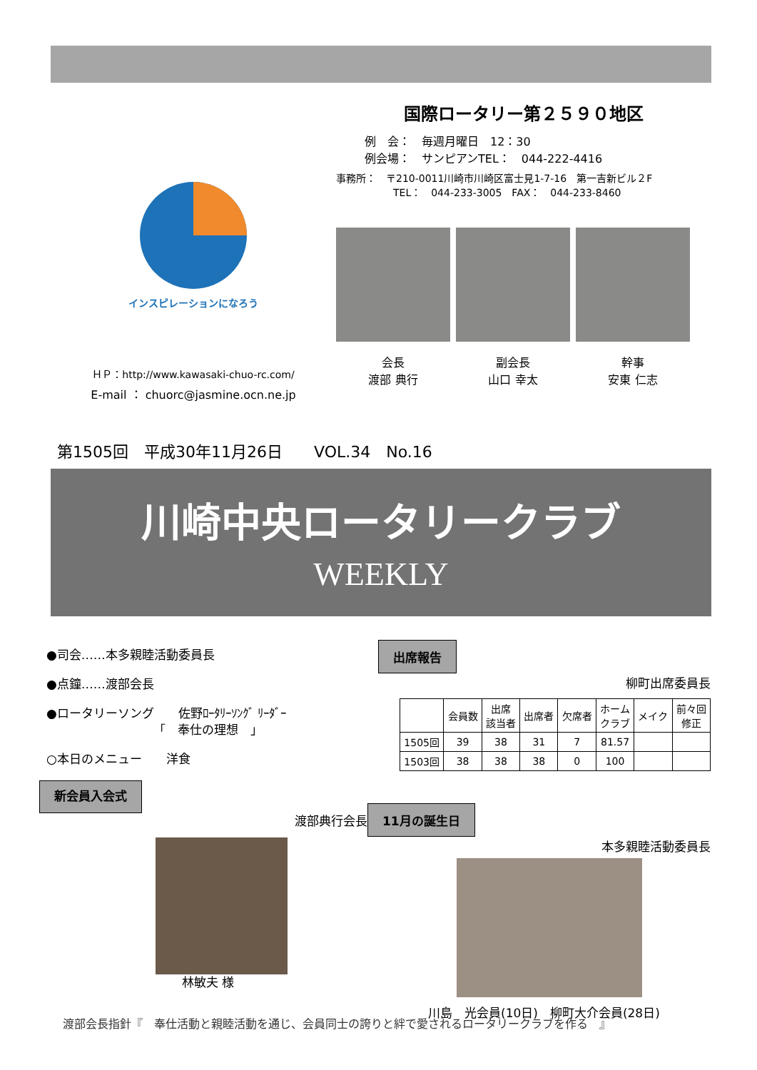インスピレーションになろう
ＨＰ：http://www.kawasaki-chuo-rc.com/
E-mail ： chuorc@jasmine.ocn.ne.jp
国際ロータリー第２５９０地区
例　会：　毎週月曜日　12：30
例会場：　サンピアンTEL：　044-222-4416
事務所：　〒210-0011川崎市川崎区富士見1-7-16　第一吉新ビル２F
TEL：　044-233-3005　FAX：　044-233-8460
会長
渡部 典行
副会長
山口 幸太
幹事
安東 仁志
第1505回　平成30年11月26日　　VOL.34　No.16
川崎中央ロータリークラブ
WEEKLY
●司会……本多親睦活動委員長
●点鐘……渡部会長
●ロータリーソング　　佐野ﾛｰﾀﾘｰｿﾝｸﾞ ﾘｰﾀﾞｰ
「　奉仕の理想　」
○本日のメニュー　　洋食
新会員入会式
渡部典行会長
林敏夫 様
出席報告
柳町出席委員長
| | 会員数 | 出席 該当者 | 出席者 | 欠席者 | ホーム クラブ | メイク | 前々回 修正 |
| --- | --- | --- | --- | --- | --- | --- | --- |
| 1505回 | 39 | 38 | 31 | 7 | 81.57 | | |
| 1503回 | 38 | 38 | 38 | 0 | 100 | | |
11月の誕生日
本多親睦活動委員長
川島　光会員(10日)　柳町大介会員(28日)
渡部会長指針『　奉仕活動と親睦活動を通じ、会員同士の誇りと絆で愛されるロータリークラブを作る　』